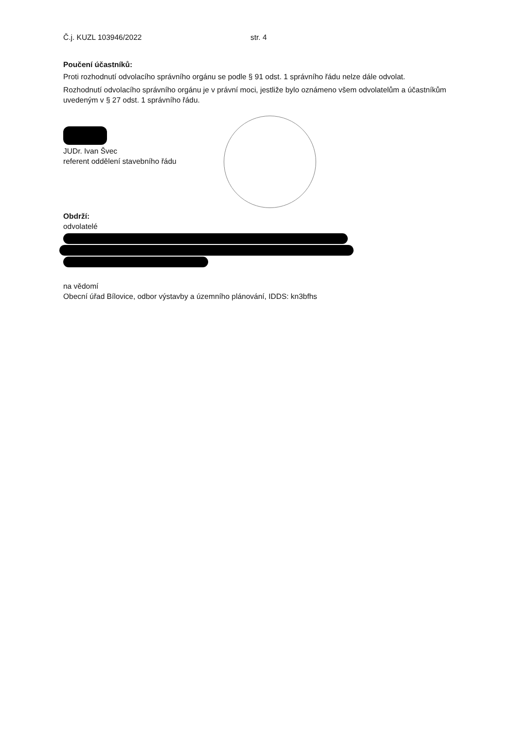Č.j. KUZL 103946/2022 str. 4
Poučení účastníků:
Proti rozhodnutí odvolacího správního orgánu se podle § 91 odst. 1 správního řádu nelze dále odvolat.
Rozhodnutí odvolacího správního orgánu je v právní moci, jestliže bylo oznámeno všem odvolatelům a účastníkům uvedeným v § 27 odst. 1 správního řádu.
JUDr. Ivan Švec
referent oddělení stavebního řádu
Obdrží:
odvolatelé
na vědomí
Obecní úřad Bílovice, odbor výstavby a územního plánování, IDDS: kn3bfhs